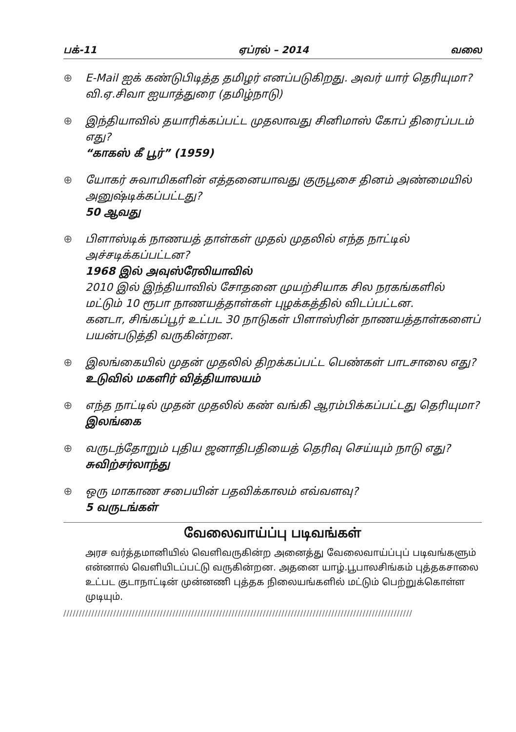பக்-11 ஏப்ரல் – 2014 வலை
⊕ E-Mail ஐக் கண்டுபிடித்த தமிழர் எனப்படுகிறது. அவர் யார் தெரியுமா?
வி.ஏ.சிவா ஐயாத்துரை (தமிழ்நாடு)
⊕ இந்தியாவில் தயாரிக்கப்பட்ட முதலாவது சினிமாஸ் கோப் திரைப்படம் எது?
“காகஸ் கீ பூர்” (1959)
⊕ யோகர் சுவாமிகளின் எத்தனையாவது குருபூசை தினம் அண்மையில் அனுஷ்டிக்கப்பட்டது?
50 ஆவது
⊕ பிளாஸ்டிக் நாணயத் தாள்கள் முதல் முதலில் எந்த நாட்டில் அச்சடிக்கப்பட்டன?
1968 இல் அவுஸ்ரேலியாவில்
2010 இல் இந்தியாவில் சோதனை முயற்சியாக சில நரகங்களில் மட்டும் 10 ரூபா நாணயத்தாள்கள் புழக்கத்தில் விடப்பட்டன.
கனடா, சிங்கப்பூர் உட்பட 30 நாடுகள் பிளாஸ்ரின் நாணயத்தாள்களைப் பயன்படுத்தி வருகின்றன.
⊕ இலங்கையில் முதன் முதலில் திறக்கப்பட்ட பெண்கள் பாடசாலை எது?
உடுவில் மகளிர் வித்தியாலயம்
⊕ எந்த நாட்டில் முதன் முதலில் கண் வங்கி ஆரம்பிக்கப்பட்டது தெரியுமா?
இலங்கை
⊕ வருடந்தோறும் புதிய ஜனாதிபதியைத் தெரிவு செய்யும் நாடு எது?
சுவிற்சர்லாந்து
⊕ ஒரு மாகாண சபையின் பதவிக்காலம் எவ்வளவு?
5 வருடங்கள்
வேலைவாய்ப்பு படிவங்கள்
அரச வர்த்தமானியில் வெளிவருகின்ற அனைத்து வேலைவாய்ப்புப் படிவங்களும் என்னால் வெளியிடப்பட்டு வருகின்றன. அதனை யாழ்.பூபாலசிங்கம் புத்தகசாலை உட்பட குடாநாட்டின் முன்னணி புத்தக நிலையங்களில் மட்டும் பெற்றுக்கொள்ள முடியும்.
////////////////////////////////////////////////////////////////////////////////////////////////////////////////